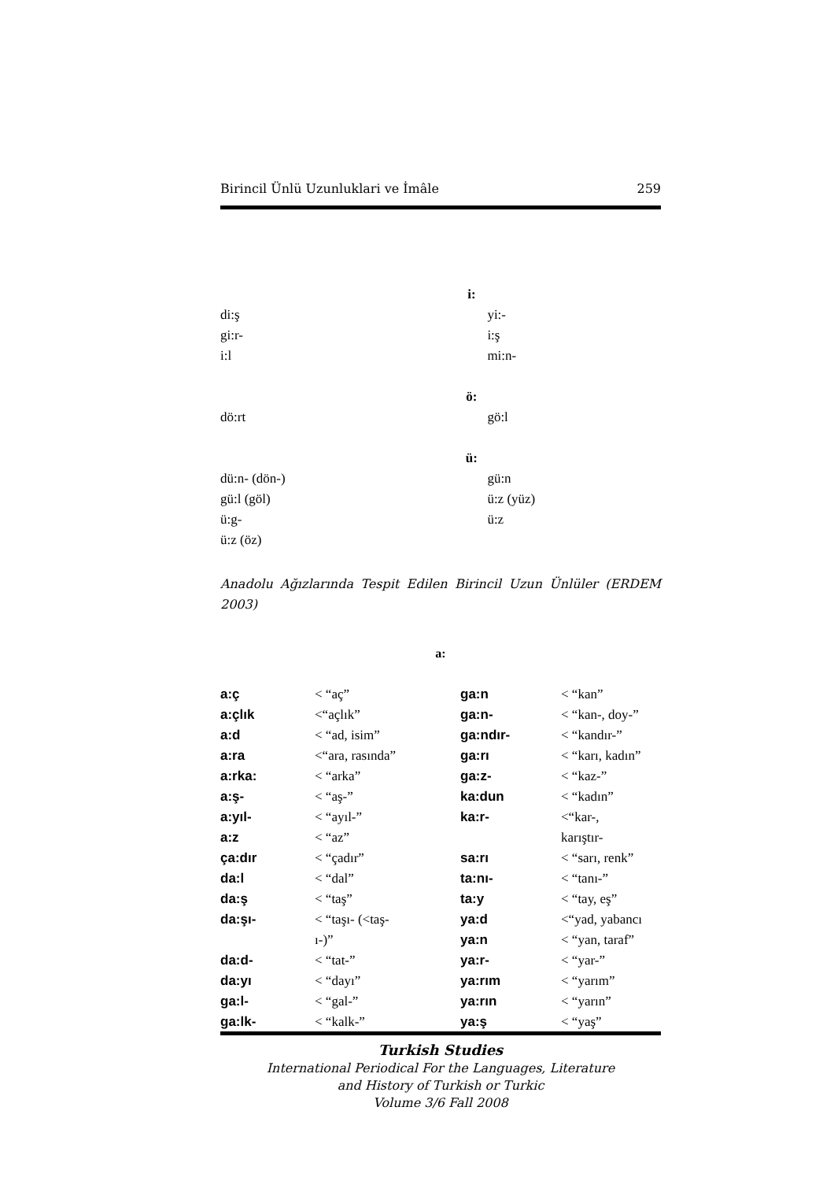Birincil Ünlü Uzunluklari ve İmâle 259
| | i: | |
| di:ş | | yi:- |
| gi:r- | | i:ş |
| i:l | | mi:n- |
| | ö: | |
| dö:rt | | gö:l |
| | ü: | |
| dü:n- (dön-) | | gü:n |
| gü:l (göl) | | ü:z (yüz) |
| ü:g- | | ü:z |
| ü:z (öz) | | |
Anadolu Ağızlarında Tespit Edilen Birincil Uzun Ünlüler (ERDEM 2003)
a:
| a:ç | < “aç” | ga:n | < “kan” |
| a:çlık | <“açlık” | ga:n- | < “kan-, doy-” |
| a:d | < “ad, isim” | ga:ndır- | < “kandır-” |
| a:ra | <“ara, rasında” | ga:rı | < “karı, kadın” |
| a:rka: | < “arka” | ga:z- | < “kaz-” |
| a:ş- | < “aş-” | ka:dun | < “kadın” |
| a:yıl- | < “ayıl-” | ka:r- | <“kar-, |
| a:z | < “az” | | karıştır- |
| ça:dır | < “çadır” | sa:rı | < “sarı, renk” |
| da:l | < “dal” | ta:nı- | < “tanı-” |
| da:ş | < “taş” | ta:y | < “tay, eş” |
| da:şı- | < “taşı- (<taş- | ya:d | <“yad, yabancı |
| | ı-)” | ya:n | < “yan, taraf” |
| da:d- | < “tat-” | ya:r- | < “yar-” |
| da:yı | < “dayı” | ya:rım | < “yarım” |
| ga:l- | < “gal-” | ya:rın | < “yarın” |
| ga:lk- | < “kalk-” | ya:ş | < “yaş” |
Turkish Studies
International Periodical For the Languages, Literature
and History of Turkish or Turkic
Volume 3/6 Fall 2008